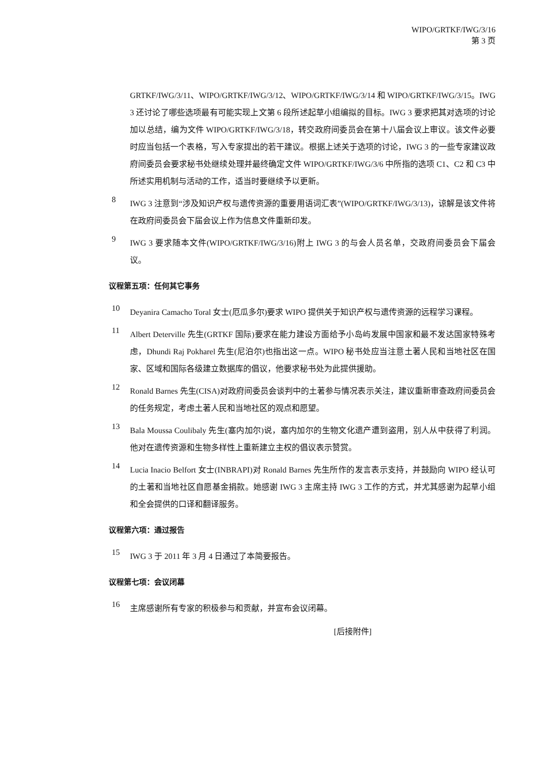WIPO/GRTKF/IWG/3/16
第 3 页
GRTKF/IWG/3/11、WIPO/GRTKF/IWG/3/12、WIPO/GRTKF/IWG/3/14 和 WIPO/GRTKF/IWG/3/15。IWG 3 还讨论了哪些选项最有可能实现上文第 6 段所述起草小组编拟的目标。IWG 3 要求把其对选项的讨论加以总结，编为文件 WIPO/GRTKF/IWG/3/18，转交政府间委员会在第十八届会议上审议。该文件必要时应当包括一个表格，写入专家提出的若干建议。根据上述关于选项的讨论，IWG 3 的一些专家建议政府间委员会要求秘书处继续处理并最终确定文件 WIPO/GRTKF/IWG/3/6 中所指的选项 C1、C2 和 C3 中所述实用机制与活动的工作，适当时要继续予以更新。
8
IWG 3 注意到“涉及知识产权与遗传资源的重要用语词汇表”(WIPO/GRTKF/IWG/3/13)，谅解是该文件将在政府间委员会下届会议上作为信息文件重新印发。
9
IWG 3 要求随本文件(WIPO/GRTKF/IWG/3/16)附上 IWG 3 的与会人员名单，交政府间委员会下届会议。
议程第五项：任何其它事务
10
Deyanira Camacho Toral 女士(厄瓜多尔)要求 WIPO 提供关于知识产权与遗传资源的远程学习课程。
11
Albert Deterville 先生(GRTKF 国际)要求在能力建设方面给予小岛屿发展中国家和最不发达国家特殊考虑，Dhundi Raj Pokharel 先生(尼泊尔)也指出这一点。WIPO 秘书处应当注意土著人民和当地社区在国家、区域和国际各级建立数据库的倡议，他要求秘书处为此提供援助。
12
Ronald Barnes 先生(CISA)对政府间委员会谈判中的土著参与情况表示关注，建议重新审查政府间委员会的任务规定，考虑土著人民和当地社区的观点和愿望。
13
Bala Moussa Coulibaly 先生(塞内加尔)说，塞内加尔的生物文化遗产遭到盗用，别人从中获得了利润。他对在遗传资源和生物多样性上重新建立主权的倡议表示赞赏。
14
Lucia Inacio Belfort 女士(INBRAPI)对 Ronald Barnes 先生所作的发言表示支持，并鼓励向 WIPO 经认可的土著和当地社区自愿基金捐款。她感谢 IWG 3 主席主持 IWG 3 工作的方式，并尤其感谢为起草小组和全会提供的口译和翻译服务。
议程第六项：通过报告
15
IWG 3 于 2011 年 3 月 4 日通过了本简要报告。
议程第七项：会议闭幕
16
主席感谢所有专家的积极参与和贡献，并宣布会议闭幕。
[后接附件]